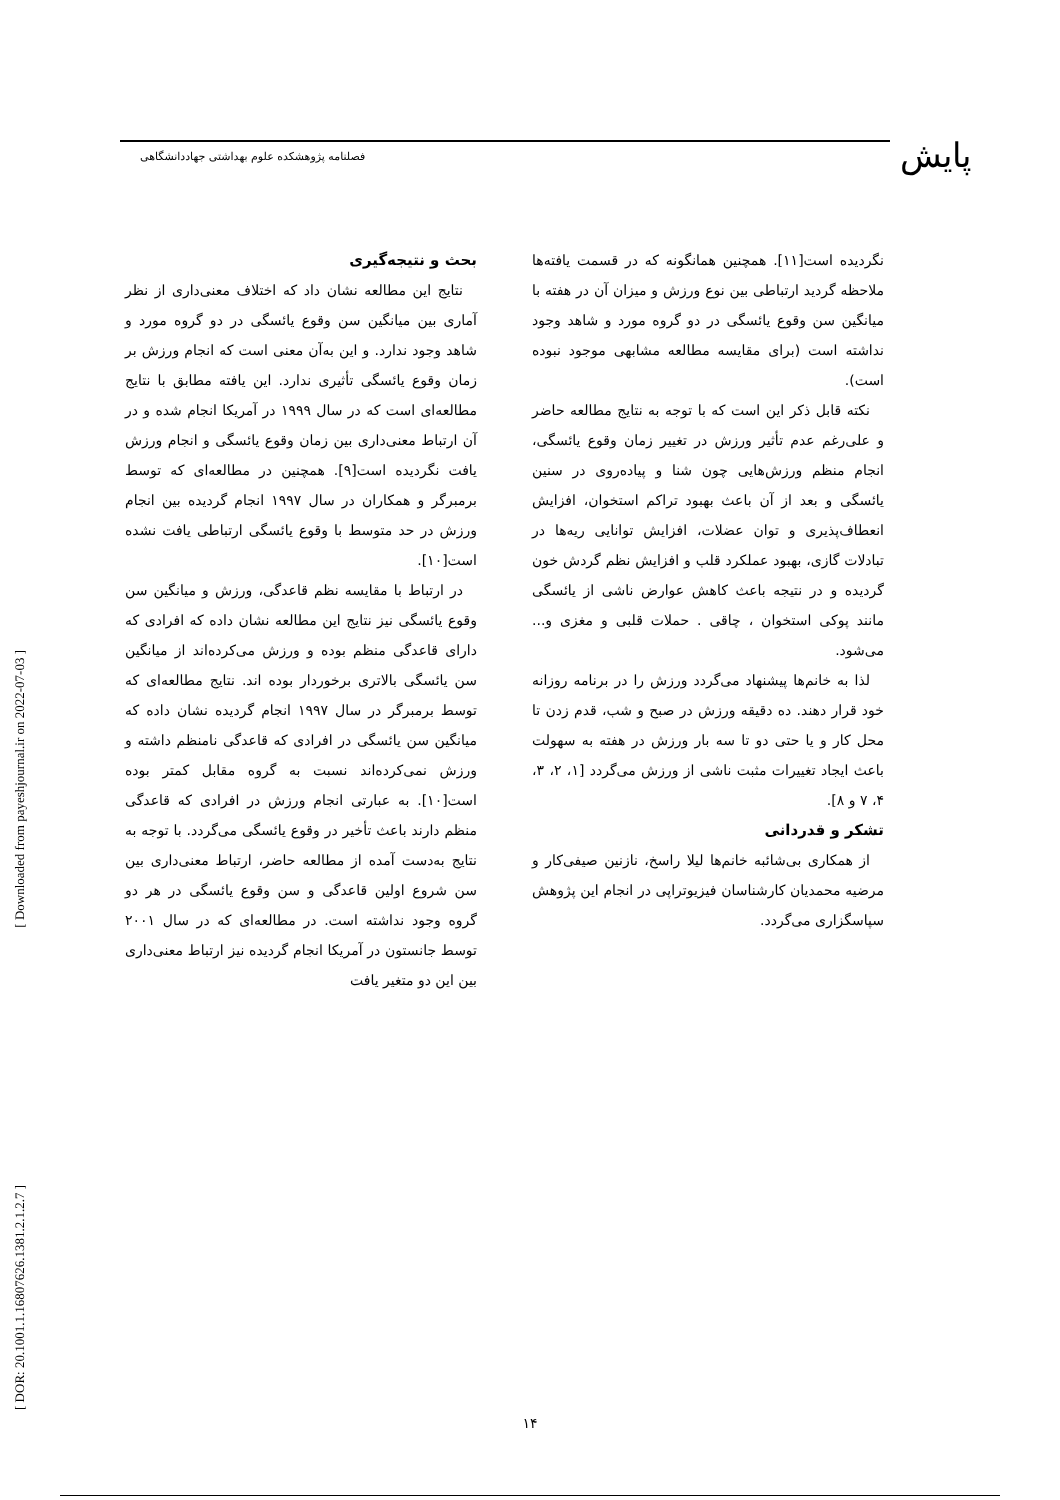پایش
فصلنامه پژوهشکده علوم بهداشتی جهاددانشگاهی
[ Downloaded from payeshjournal.ir on 2022-07-03 ]
[ DOR: 20.1001.1.16807626.1381.2.1.2.7 ]
بحث و نتیجه‌گیری
نتایج این مطالعه نشان داد که اختلاف معنی‌داری از نظر آماری بین میانگین سن وقوع یائسگی در دو گروه مورد و شاهد وجود ندارد. و این به‌آن معنی است که انجام ورزش بر زمان وقوع یائسگی تأثیری ندارد. این یافته مطابق با نتایج مطالعه‌ای است که در سال ۱۹۹۹ در آمریکا انجام شده و در آن ارتباط معنی‌داری بین زمان وقوع یائسگی و انجام ورزش یافت نگردیده است[۹]. همچنین در مطالعه‌ای که توسط برمبرگر و همکاران در سال ۱۹۹۷ انجام گردیده بین انجام ورزش در حد متوسط با وقوع یائسگی ارتباطی یافت نشده است[۱۰].
در ارتباط با مقایسه نظم قاعدگی، ورزش و میانگین سن وقوع یائسگی نیز نتایج این مطالعه نشان داده که افرادی که دارای قاعدگی منظم بوده و ورزش می‌کرده‌اند از میانگین سن یائسگی بالاتری برخوردار بوده اند. نتایج مطالعه‌ای که توسط برمبرگر در سال ۱۹۹۷ انجام گردیده نشان داده که میانگین سن یائسگی در افرادی که قاعدگی نامنظم داشته و ورزش نمی‌کرده‌اند نسبت به گروه مقابل کمتر بوده است[۱۰]. به عبارتی انجام ورزش در افرادی که قاعدگی منظم دارند باعث تأخیر در وقوع یائسگی می‌گردد. با توجه به نتایج به‌دست آمده از مطالعه حاضر، ارتباط معنی‌داری بین سن شروع اولین قاعدگی و سن وقوع یائسگی در هر دو گروه وجود نداشته است. در مطالعه‌ای که در سال ۲۰۰۱ توسط جانستون در آمریکا انجام گردیده نیز ارتباط معنی‌داری بین این دو متغیر یافت
نگردیده است[۱۱]. همچنین همانگونه که در قسمت یافته‌ها ملاحظه گردید ارتباطی بین نوع ورزش و میزان آن در هفته با میانگین سن وقوع یائسگی در دو گروه مورد و شاهد وجود نداشته است (برای مقایسه مطالعه مشابهی موجود نبوده است).
نکته قابل ذکر این است که با توجه به نتایج مطالعه حاضر و علی‌رغم عدم تأثیر ورزش در تغییر زمان وقوع یائسگی، انجام منظم ورزش‌هایی چون شنا و پیاده‌روی در سنین یائسگی و بعد از آن باعث بهبود تراکم استخوان، افزایش انعطاف‌پذیری و توان عضلات، افزایش توانایی ریه‌ها در تبادلات گازی، بهبود عملکرد قلب و افزایش نظم گردش خون گردیده و در نتیجه باعث کاهش عوارض ناشی از یائسگی مانند پوکی استخوان ، چاقی . حملات قلبی و مغزی و... می‌شود.
لذا به خانم‌ها پیشنهاد می‌گردد ورزش را در برنامه روزانه خود قرار دهند. ده دقیقه ورزش در صبح و شب، قدم زدن تا محل کار و یا حتی دو تا سه بار ورزش در هفته به سهولت باعث ایجاد تغییرات مثبت ناشی از ورزش می‌گردد [۱، ۲، ۳، ۴، ۷ و ۸].
تشکر و قدردانی
از همکاری بی‌شائبه خانم‌ها لیلا راسخ، نازنین صیفی‌کار و مرضیه محمدیان کارشناسان فیزیوتراپی در انجام این پژوهش سپاسگزاری می‌گردد.
۱۴